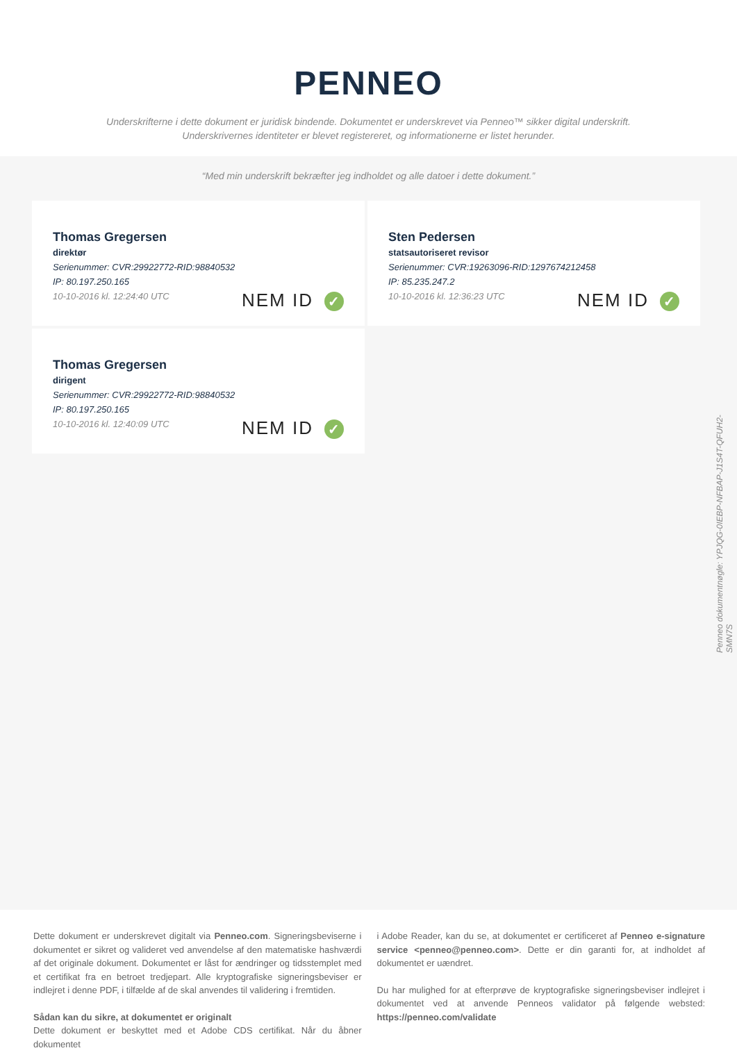PENNEO
Underskrifterne i dette dokument er juridisk bindende. Dokumentet er underskrevet via Penneo™ sikker digital underskrift.
Underskrivernes identiteter er blevet registereret, og informationerne er listet herunder.
“Med min underskrift bekræfter jeg indholdet og alle datoer i dette dokument.”
Thomas Gregersen
direktør
Serienummer: CVR:29922772-RID:98840532
IP: 80.197.250.165
10-10-2016 kl. 12:24:40 UTC
NEM ID ✓
Sten Pedersen
statsautoriseret revisor
Serienummer: CVR:19263096-RID:1297674212458
IP: 85.235.247.2
10-10-2016 kl. 12:36:23 UTC
NEM ID ✓
Thomas Gregersen
dirigent
Serienummer: CVR:29922772-RID:98840532
IP: 80.197.250.165
10-10-2016 kl. 12:40:09 UTC
NEM ID ✓
Penneo dokumentnøgle: YPJQG-0IEBP-NFBAP-J1S4T-QFUH2-SMN7S
Dette dokument er underskrevet digitalt via Penneo.com. Signeringsbeviserne i dokumentet er sikret og valideret ved anvendelse af den matematiske hashværdi af det originale dokument. Dokumentet er låst for ændringer og tidsstemplet med et certifikat fra en betroet tredjepart. Alle kryptografiske signeringsbeviser er indlejret i denne PDF, i tilfælde af de skal anvendes til validering i fremtiden.
Sådan kan du sikre, at dokumentet er originalt
Dette dokument er beskyttet med et Adobe CDS certifikat. Når du åbner dokumentet
i Adobe Reader, kan du se, at dokumentet er certificeret af Penneo e-signature service <penneo@penneo.com>. Dette er din garanti for, at indholdet af dokumentet er uændret.
Du har mulighed for at efterprøve de kryptografiske signeringsbeviser indlejret i dokumentet ved at anvende Penneos validator på følgende websted: https://penneo.com/validate